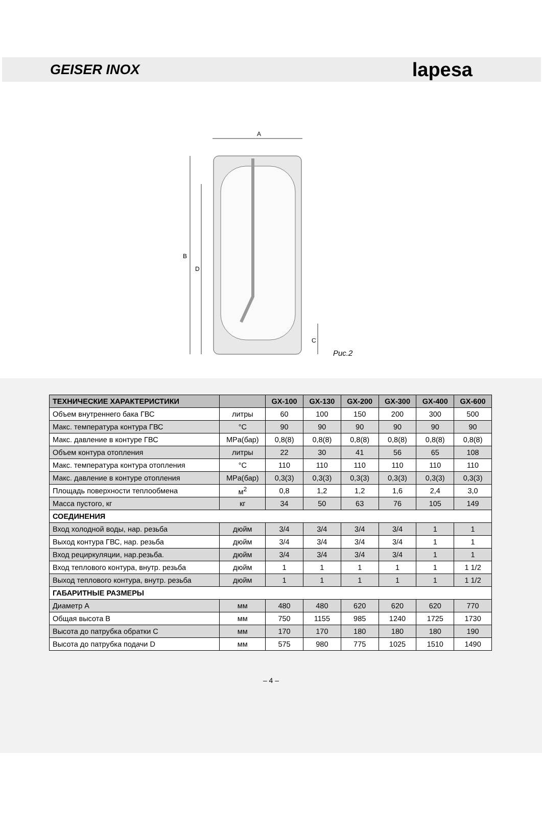GEISER INOX lapesa
A
B
D
C
Рис.2
| ТЕХНИЧЕСКИЕ ХАРАКТЕРИСТИКИ | | GX-100 | GX-130 | GX-200 | GX-300 | GX-400 | GX-600 |
| --- | --- | --- | --- | --- | --- | --- | --- |
| Объем внутреннего бака ГВС | литры | 60 | 100 | 150 | 200 | 300 | 500 |
| Макс. температура контура ГВС | °С | 90 | 90 | 90 | 90 | 90 | 90 |
| Макс. давление в контуре ГВС | MPa(бар) | 0,8(8) | 0,8(8) | 0,8(8) | 0,8(8) | 0,8(8) | 0,8(8) |
| Объем контура отопления | литры | 22 | 30 | 41 | 56 | 65 | 108 |
| Макс. температура контура отопления | °С | 110 | 110 | 110 | 110 | 110 | 110 |
| Макс. давление в контуре отопления | MPa(бар) | 0,3(3) | 0,3(3) | 0,3(3) | 0,3(3) | 0,3(3) | 0,3(3) |
| Площадь поверхности теплообмена | м<sup>2</sup> | 0,8 | 1,2 | 1,2 | 1,6 | 2,4 | 3,0 |
| Масса пустого, кг | кг | 34 | 50 | 63 | 76 | 105 | 149 |
| СОЕДИНЕНИЯ | | | | | | | |
| Вход холодной воды, нар. резьба | дюйм | 3/4 | 3/4 | 3/4 | 3/4 | 1 | 1 |
| Выход контура ГВС, нар. резьба | дюйм | 3/4 | 3/4 | 3/4 | 3/4 | 1 | 1 |
| Вход рециркуляции, нар.резьба. | дюйм | 3/4 | 3/4 | 3/4 | 3/4 | 1 | 1 |
| Вход теплового контура, внутр. резьба | дюйм | 1 | 1 | 1 | 1 | 1 | 1 1/2 |
| Выход теплового контура, внутр. резьба | дюйм | 1 | 1 | 1 | 1 | 1 | 1 1/2 |
| ГАБАРИТНЫЕ РАЗМЕРЫ | | | | | | | |
| Диаметр A | мм | 480 | 480 | 620 | 620 | 620 | 770 |
| Общая высота B | мм | 750 | 1155 | 985 | 1240 | 1725 | 1730 |
| Высота до патрубка обратки C | мм | 170 | 170 | 180 | 180 | 180 | 190 |
| Высота до патрубка подачи D | мм | 575 | 980 | 775 | 1025 | 1510 | 1490 |
– 4 –